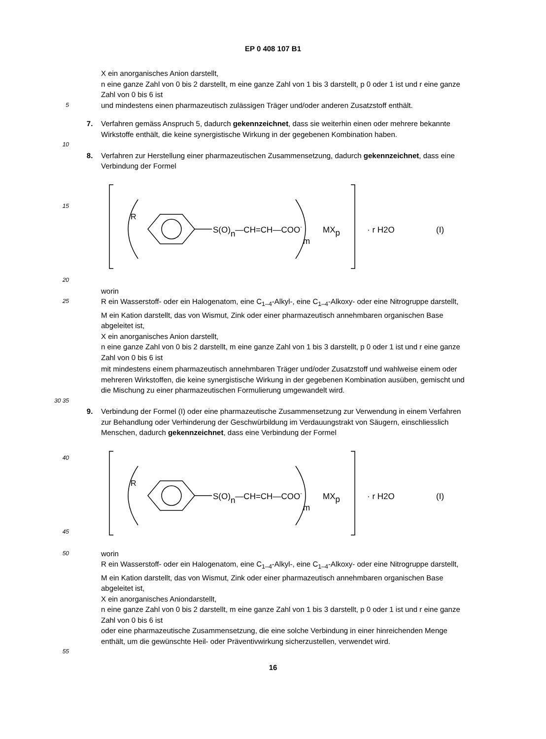EP 0 408 107 B1
X ein anorganisches Anion darstellt,
n eine ganze Zahl von 0 bis 2 darstellt, m eine ganze Zahl von 1 bis 3 darstellt, p 0 oder 1 ist und r eine ganze Zahl von 0 bis 6 ist
5
und mindestens einen pharmazeutisch zulässigen Träger und/oder anderen Zusatzstoff enthält.
7. Verfahren gemäss Anspruch 5, dadurch gekennzeichnet, dass sie weiterhin einen oder mehrere bekannte Wirkstoffe enthält, die keine synergistische Wirkung in der gegebenen Kombination haben.
10
8. Verfahren zur Herstellung einer pharmazeutischen Zusammensetzung, dadurch gekennzeichnet, dass eine Verbindung der Formel
15
20
R
S(O)n—CH=CH—COO-
m
MXp
· r H2O
(I)
worin
25
R ein Wasserstoff- oder ein Halogenatom, eine C<sub>1–4</sub>-Alkyl-, eine C<sub>1–4</sub>-Alkoxy- oder eine Nitrogruppe darstellt,
M ein Kation darstellt, das von Wismut, Zink oder einer pharmazeutisch annehmbaren organischen Base abgeleitet ist,
X ein anorganisches Anion darstellt,
n eine ganze Zahl von 0 bis 2 darstellt, m eine ganze Zahl von 1 bis 3 darstellt, p 0 oder 1 ist und r eine ganze Zahl von 0 bis 6 ist
mit mindestens einem pharmazeutisch annehmbaren Träger und/oder Zusatzstoff und wahlweise einem oder mehreren Wirkstoffen, die keine synergistische Wirkung in der gegebenen Kombination ausüben, gemischt und die Mischung zu einer pharmazeutischen Formulierung umgewandelt wird.
30 35
9. Verbindung der Formel (I) oder eine pharmazeutische Zusammensetzung zur Verwendung in einem Verfahren zur Behandlung oder Verhinderung der Geschwürbildung im Verdauungstrakt von Säugern, einschliesslich Menschen, dadurch gekennzeichnet, dass eine Verbindung der Formel
40
45
R
S(O)n—CH=CH—COO-
m
MXp
· r H2O
(I)
50
worin
R ein Wasserstoff- oder ein Halogenatom, eine C<sub>1–4</sub>-Alkyl-, eine C<sub>1–4</sub>-Alkoxy- oder eine Nitrogruppe darstellt,
M ein Kation darstellt, das von Wismut, Zink oder einer pharmazeutisch annehmbaren organischen Base abgeleitet ist,
X ein anorganisches Aniondarstellt,
n eine ganze Zahl von 0 bis 2 darstellt, m eine ganze Zahl von 1 bis 3 darstellt, p 0 oder 1 ist und r eine ganze Zahl von 0 bis 6 ist
oder eine pharmazeutische Zusammensetzung, die eine solche Verbindung in einer hinreichenden Menge enthält, um die gewünschte Heil- oder Präventivwirkung sicherzustellen, verwendet wird.
55
16